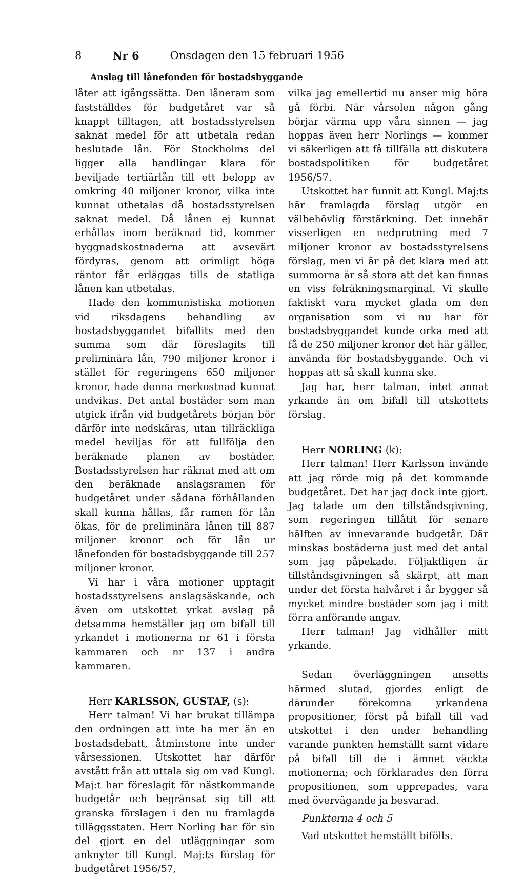8 Nr 6 Onsdagen den 15 februari 1956
Anslag till lånefonden för bostadsbyggande
låter att igångssätta. Den låneram som fastställdes för budgetåret var så knappt tilltagen, att bostadsstyrelsen saknat medel för att utbetala redan beslutade lån. För Stockholms del ligger alla handlingar klara för beviljade tertiärlån till ett belopp av omkring 40 miljoner kronor, vilka inte kunnat utbetalas då bostadsstyrelsen saknat medel. Då lånen ej kunnat erhållas inom beräknad tid, kommer byggnadskostnaderna att avsevärt fördyras, genom att orimligt höga räntor får erläggas tills de statliga lånen kan utbetalas.
Hade den kommunistiska motionen vid riksdagens behandling av bostadsbyggandet bifallits med den summa som där föreslagits till preliminära lån, 790 miljoner kronor i stället för regeringens 650 miljoner kronor, hade denna merkostnad kunnat undvikas. Det antal bostäder som man utgick ifrån vid budgetårets början bör därför inte nedskäras, utan tillräckliga medel beviljas för att fullfölja den beräknade planen av bostäder. Bostadsstyrelsen har räknat med att om den beräknade anslagsramen för budgetåret under sådana förhållanden skall kunna hållas, får ramen för lån ökas, för de preliminära lånen till 887 miljoner kronor och för lån ur lånefonden för bostadsbyggande till 257 miljoner kronor.
Vi har i våra motioner upptagit bostadsstyrelsens anslagsäskande, och även om utskottet yrkat avslag på detsamma hemställer jag om bifall till yrkandet i motionerna nr 61 i första kammaren och nr 137 i andra kammaren.
Herr KARLSSON, GUSTAF, (s):
Herr talman! Vi har brukat tillämpa den ordningen att inte ha mer än en bostadsdebatt, åtminstone inte under vårsessionen. Utskottet har därför avstått från att uttala sig om vad Kungl. Maj:t har föreslagit för nästkommande budgetår och begränsat sig till att granska förslagen i den nu framlagda tilläggsstaten. Herr Norling har för sin del gjort en del utläggningar som anknyter till Kungl. Maj:ts förslag för budgetåret 1956/57,
vilka jag emellertid nu anser mig böra gå förbi. När vårsolen någon gång börjar värma upp våra sinnen — jag hoppas även herr Norlings — kommer vi säkerligen att få tillfälla att diskutera bostadspolitiken för budgetåret 1956/57.
Utskottet har funnit att Kungl. Maj:ts här framlagda förslag utgör en välbehövlig förstärkning. Det innebär visserligen en nedprutning med 7 miljoner kronor av bostadsstyrelsens förslag, men vi är på det klara med att summorna är så stora att det kan finnas en viss felräkningsmarginal. Vi skulle faktiskt vara mycket glada om den organisation som vi nu har för bostadsbyggandet kunde orka med att få de 250 miljoner kronor det här gäller, använda för bostadsbyggande. Och vi hoppas att så skall kunna ske.
Jag har, herr talman, intet annat yrkande än om bifall till utskottets förslag.
Herr NORLING (k):
Herr talman! Herr Karlsson invände att jag rörde mig på det kommande budgetåret. Det har jag dock inte gjort. Jag talade om den tillståndsgivning, som regeringen tillåtit för senare hälften av innevarande budgetår. Där minskas bostäderna just med det antal som jag påpekade. Följaktligen är tillståndsgivningen så skärpt, att man under det första halvåret i år bygger så mycket mindre bostäder som jag i mitt förra anförande angav.
Herr talman! Jag vidhåller mitt yrkande.
Sedan överläggningen ansetts härmed slutad, gjordes enligt de därunder förekomna yrkandena propositioner, först på bifall till vad utskottet i den under behandling varande punkten hemställt samt vidare på bifall till de i ämnet väckta motionerna; och förklarades den förra propositionen, som upprepades, vara med övervägande ja besvarad.
Punkterna 4 och 5
Vad utskottet hemställt bifölls.